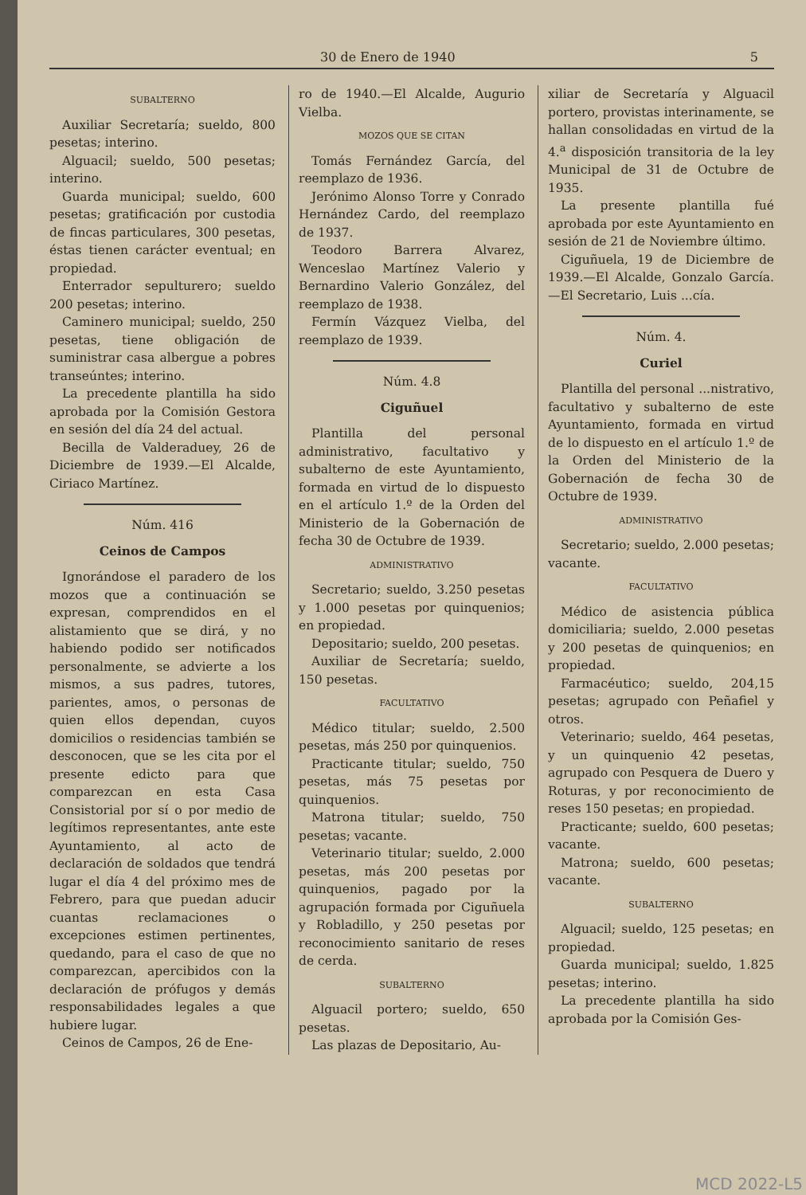30 de Enero de 1940 5
SUBALTERNO
Auxiliar Secretaría; sueldo, 800 pesetas; interino.
Alguacil; sueldo, 500 pesetas; interino.
Guarda municipal; sueldo, 600 pesetas; gratificación por custodia de fincas particulares, 300 pesetas, éstas tienen carácter eventual; en propiedad.
Enterrador sepulturero; sueldo 200 pesetas; interino.
Caminero municipal; sueldo, 250 pesetas, tiene obligación de suministrar casa albergue a pobres transeúntes; interino.
La precedente plantilla ha sido aprobada por la Comisión Gestora en sesión del día 24 del actual.
Becilla de Valderaduey, 26 de Diciembre de 1939.—El Alcalde, Ciriaco Martínez.
Núm. 416
Ceinos de Campos
Ignorándose el paradero de los mozos que a continuación se expresan, comprendidos en el alistamiento que se dirá, y no habiendo podido ser notificados personalmente, se advierte a los mismos, a sus padres, tutores, parientes, amos, o personas de quien ellos dependan, cuyos domicilios o residencias también se desconocen, que se les cita por el presente edicto para que comparezcan en esta Casa Consistorial por sí o por medio de legítimos representantes, ante este Ayuntamiento, al acto de declaración de soldados que tendrá lugar el día 4 del próximo mes de Febrero, para que puedan aducir cuantas reclamaciones o excepciones estimen pertinentes, quedando, para el caso de que no comparezcan, apercibidos con la declaración de prófugos y demás responsabilidades legales a que hubiere lugar.
Ceinos de Campos, 26 de Ene-
ro de 1940.—El Alcalde, Augurio Vielba.
MOZOS QUE SE CITAN
Tomás Fernández García, del reemplazo de 1936.
Jerónimo Alonso Torre y Conrado Hernández Cardo, del reemplazo de 1937.
Teodoro Barrera Alvarez, Wenceslao Martínez Valerio y Bernardino Valerio González, del reemplazo de 1938.
Fermín Vázquez Vielba, del reemplazo de 1939.
Núm. 4.8
Ciguñuel
Plantilla del personal administrativo, facultativo y subalterno de este Ayuntamiento, formada en virtud de lo dispuesto en el artículo 1.º de la Orden del Ministerio de la Gobernación de fecha 30 de Octubre de 1939.
ADMINISTRATIVO
Secretario; sueldo, 3.250 pesetas y 1.000 pesetas por quinquenios; en propiedad.
Depositario; sueldo, 200 pesetas.
Auxiliar de Secretaría; sueldo, 150 pesetas.
FACULTATIVO
Médico titular; sueldo, 2.500 pesetas, más 250 por quinquenios.
Practicante titular; sueldo, 750 pesetas, más 75 pesetas por quinquenios.
Matrona titular; sueldo, 750 pesetas; vacante.
Veterinario titular; sueldo, 2.000 pesetas, más 200 pesetas por quinquenios, pagado por la agrupación formada por Ciguñuela y Robladillo, y 250 pesetas por reconocimiento sanitario de reses de cerda.
SUBALTERNO
Alguacil portero; sueldo, 650 pesetas.
Las plazas de Depositario, Au-
xiliar de Secretaría y Alguacil portero, provistas interinamente, se hallan consolidadas en virtud de la 4.<sup>a</sup> disposición transitoria de la ley Municipal de 31 de Octubre de 1935.
La presente plantilla fué aprobada por este Ayuntamiento en sesión de 21 de Noviembre último.
Ciguñuela, 19 de Diciembre de 1939.—El Alcalde, Gonzalo García.—El Secretario, Luis ...cía.
Núm. 4.
Curiel
Plantilla del personal ...nistrativo, facultativo y subalterno de este Ayuntamiento, formada en virtud de lo dispuesto en el artículo 1.º de la Orden del Ministerio de la Gobernación de fecha 30 de Octubre de 1939.
ADMINISTRATIVO
Secretario; sueldo, 2.000 pesetas; vacante.
FACULTATIVO
Médico de asistencia pública domiciliaria; sueldo, 2.000 pesetas y 200 pesetas de quinquenios; en propiedad.
Farmacéutico; sueldo, 204,15 pesetas; agrupado con Peñafiel y otros.
Veterinario; sueldo, 464 pesetas, y un quinquenio 42 pesetas, agrupado con Pesquera de Duero y Roturas, y por reconocimiento de reses 150 pesetas; en propiedad.
Practicante; sueldo, 600 pesetas; vacante.
Matrona; sueldo, 600 pesetas; vacante.
SUBALTERNO
Alguacil; sueldo, 125 pesetas; en propiedad.
Guarda municipal; sueldo, 1.825 pesetas; interino.
La precedente plantilla ha sido aprobada por la Comisión Ges-
MCD 2022-L5